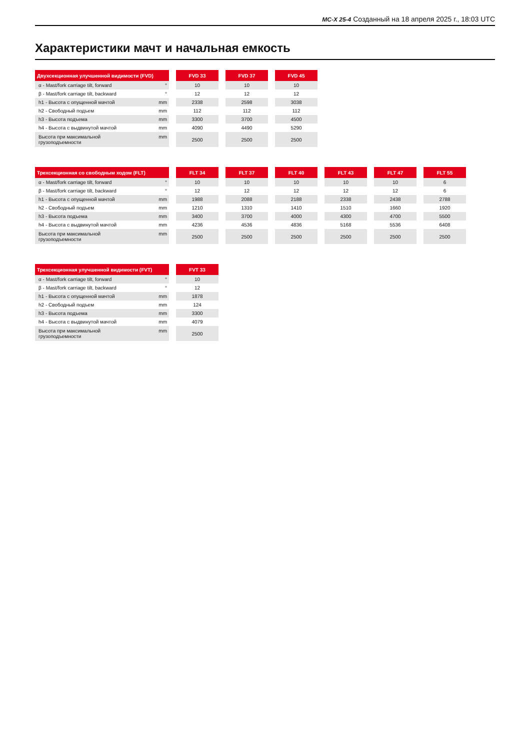MC-X 25-4 Созданный на 18 апреля 2025 г., 18:03 UTC
Характеристики мачт и начальная емкость
| Двухсекционная улучшенной видимости (FVD) | FVD 33 | FVD 37 | FVD 45 |
| --- | --- | --- | --- |
| α - Mast/fork carriage tilt, forward ° | 10 | 10 | 10 |
| β - Mast/fork carriage tilt, backward ° | 12 | 12 | 12 |
| h1 - Высота с опущенной мачтой mm | 2338 | 2598 | 3038 |
| h2 - Свободный подъем mm | 112 | 112 | 112 |
| h3 - Высота подъема mm | 3300 | 3700 | 4500 |
| h4 - Высота с выдвинутой мачтой mm | 4090 | 4490 | 5290 |
| Высота при максимальной грузоподъемности mm | 2500 | 2500 | 2500 |
| Трехсекционная со свободным ходом (FLT) | FLT 34 | FLT 37 | FLT 40 | FLT 43 | FLT 47 | FLT 55 |
| --- | --- | --- | --- | --- | --- | --- |
| α - Mast/fork carriage tilt, forward ° | 10 | 10 | 10 | 10 | 10 | 6 |
| β - Mast/fork carriage tilt, backward ° | 12 | 12 | 12 | 12 | 12 | 6 |
| h1 - Высота с опущенной мачтой mm | 1988 | 2088 | 2188 | 2338 | 2438 | 2788 |
| h2 - Свободный подъем mm | 1210 | 1310 | 1410 | 1510 | 1660 | 1920 |
| h3 - Высота подъема mm | 3400 | 3700 | 4000 | 4300 | 4700 | 5500 |
| h4 - Высота с выдвинутой мачтой mm | 4236 | 4536 | 4836 | 5168 | 5536 | 6408 |
| Высота при максимальной грузоподъемности mm | 2500 | 2500 | 2500 | 2500 | 2500 | 2500 |
| Трехсекционная улучшенной видимости (FVT) | FVT 33 |
| --- | --- |
| α - Mast/fork carriage tilt, forward ° | 10 |
| β - Mast/fork carriage tilt, backward ° | 12 |
| h1 - Высота с опущенной мачтой mm | 1878 |
| h2 - Свободный подъем mm | 124 |
| h3 - Высота подъема mm | 3300 |
| h4 - Высота с выдвинутой мачтой mm | 4079 |
| Высота при максимальной грузоподъемности mm | 2500 |